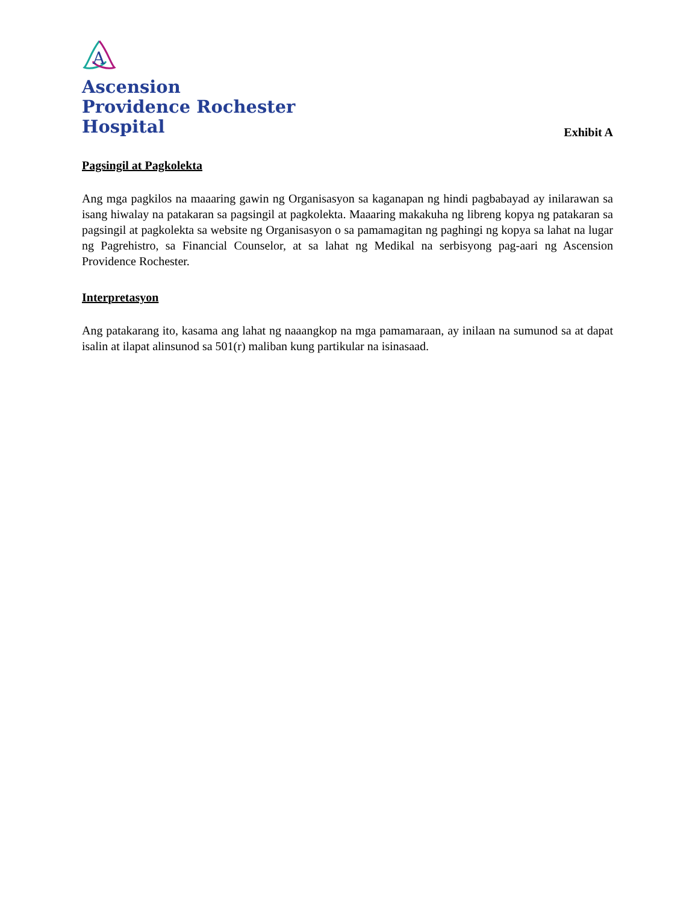A
Ascension
Providence Rochester
Hospital
Exhibit A
Pagsingil at Pagkolekta
Ang mga pagkilos na maaaring gawin ng Organisasyon sa kaganapan ng hindi pagbabayad ay inilarawan sa isang hiwalay na patakaran sa pagsingil at pagkolekta. Maaaring makakuha ng libreng kopya ng patakaran sa pagsingil at pagkolekta sa website ng Organisasyon o sa pamamagitan ng paghingi ng kopya sa lahat na lugar ng Pagrehistro, sa Financial Counselor, at sa lahat ng Medikal na serbisyong pag-aari ng Ascension Providence Rochester.
Interpretasyon
Ang patakarang ito, kasama ang lahat ng naaangkop na mga pamamaraan, ay inilaan na sumunod sa at dapat isalin at ilapat alinsunod sa 501(r) maliban kung partikular na isinasaad.